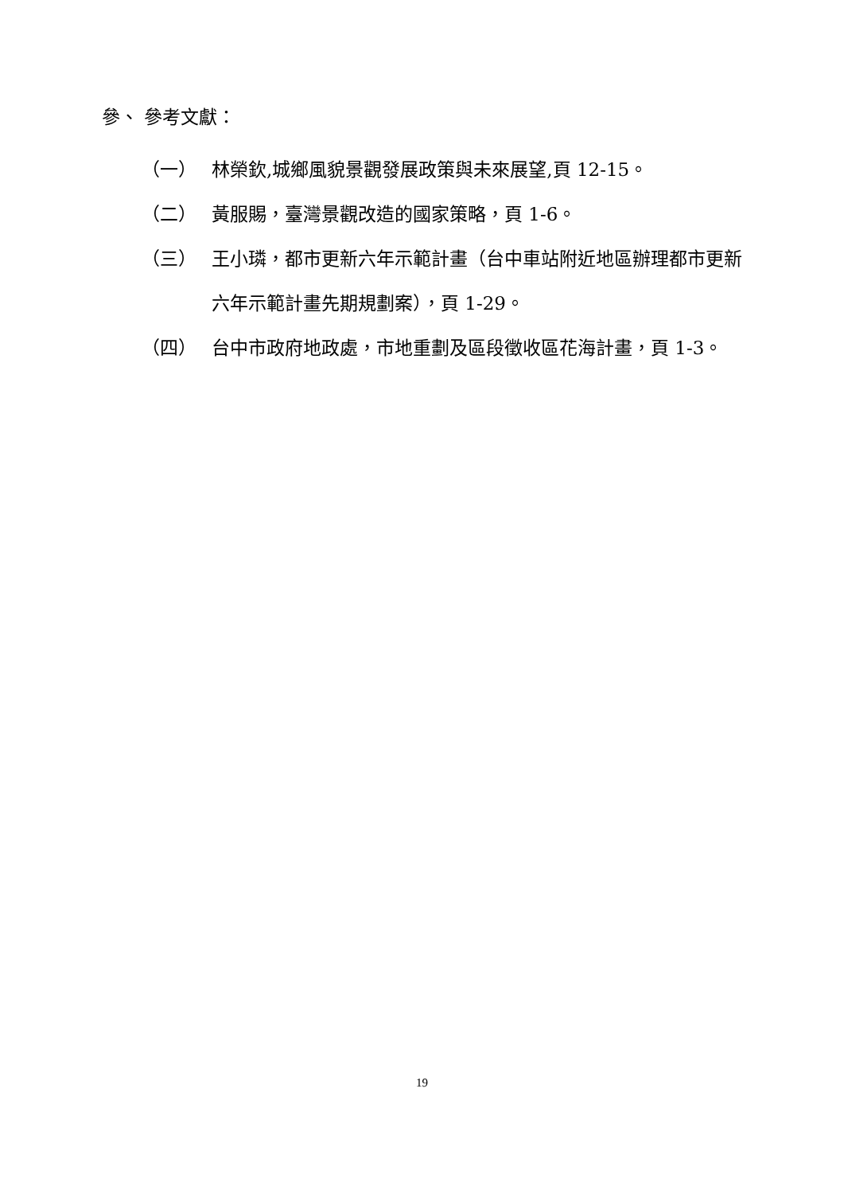參、 參考文獻：
（一） 林榮欽,城鄉風貌景觀發展政策與未來展望,頁 12-15。
（二） 黃服賜，臺灣景觀改造的國家策略，頁 1-6。
（三） 王小璘，都市更新六年示範計畫（台中車站附近地區辦理都市更新六年示範計畫先期規劃案），頁 1-29。
（四） 台中市政府地政處，市地重劃及區段徵收區花海計畫，頁 1-3。
19